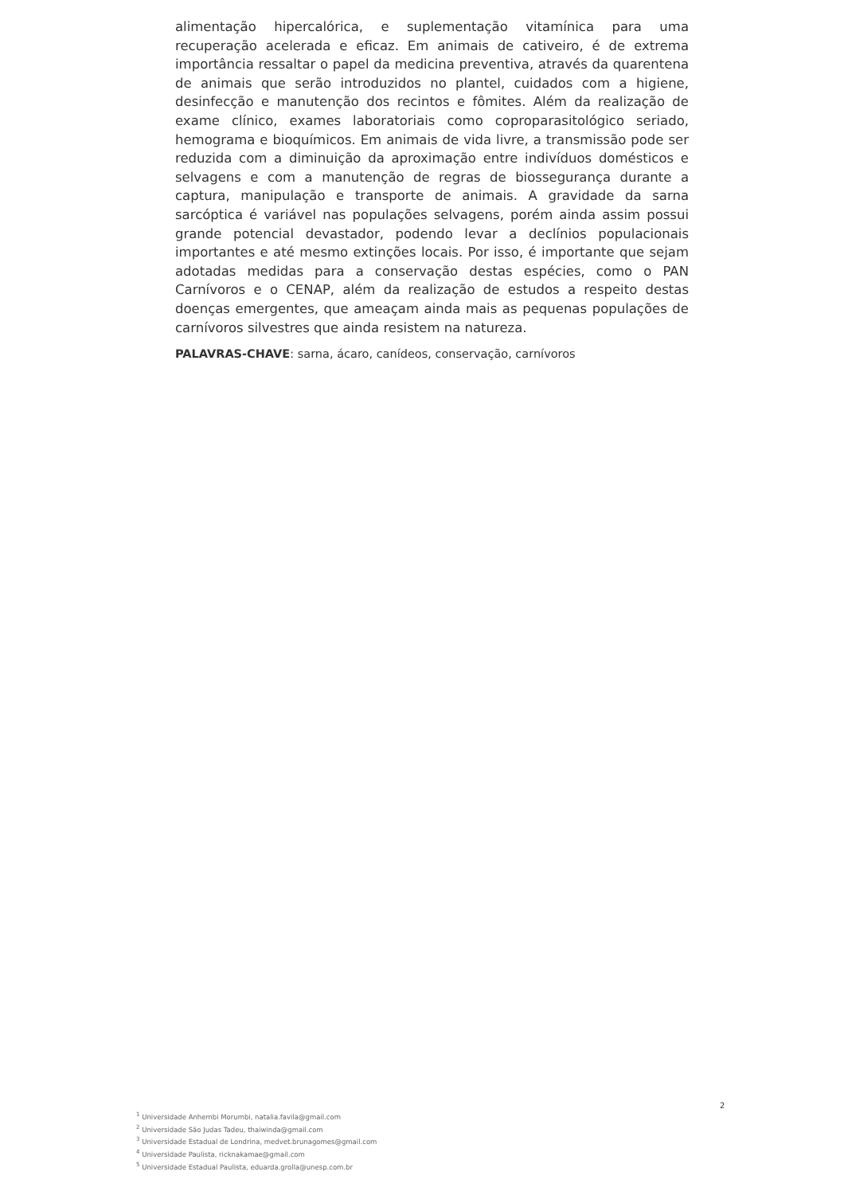alimentação hipercalórica, e suplementação vitamínica para uma recuperação acelerada e eficaz. Em animais de cativeiro, é de extrema importância ressaltar o papel da medicina preventiva, através da quarentena de animais que serão introduzidos no plantel, cuidados com a higiene, desinfecção e manutenção dos recintos e fômites. Além da realização de exame clínico, exames laboratoriais como coproparasitológico seriado, hemograma e bioquímicos. Em animais de vida livre, a transmissão pode ser reduzida com a diminuição da aproximação entre indivíduos domésticos e selvagens e com a manutenção de regras de biossegurança durante a captura, manipulação e transporte de animais. A gravidade da sarna sarcóptica é variável nas populações selvagens, porém ainda assim possui grande potencial devastador, podendo levar a declínios populacionais importantes e até mesmo extinções locais. Por isso, é importante que sejam adotadas medidas para a conservação destas espécies, como o PAN Carnívoros e o CENAP, além da realização de estudos a respeito destas doenças emergentes, que ameaçam ainda mais as pequenas populações de carnívoros silvestres que ainda resistem na natureza.
PALAVRAS-CHAVE: sarna, ácaro, canídeos, conservação, carnívoros
2
<sup>1</sup> Universidade Anhembi Morumbi, natalia.favila@gmail.com
<sup>2</sup> Universidade São Judas Tadeu, thaiwinda@gmail.com
<sup>3</sup> Universidade Estadual de Londrina, medvet.brunagomes@gmail.com
<sup>4</sup> Universidade Paulista, ricknakamae@gmail.com
<sup>5</sup> Universidade Estadual Paulista, eduarda.grolla@unesp.com.br